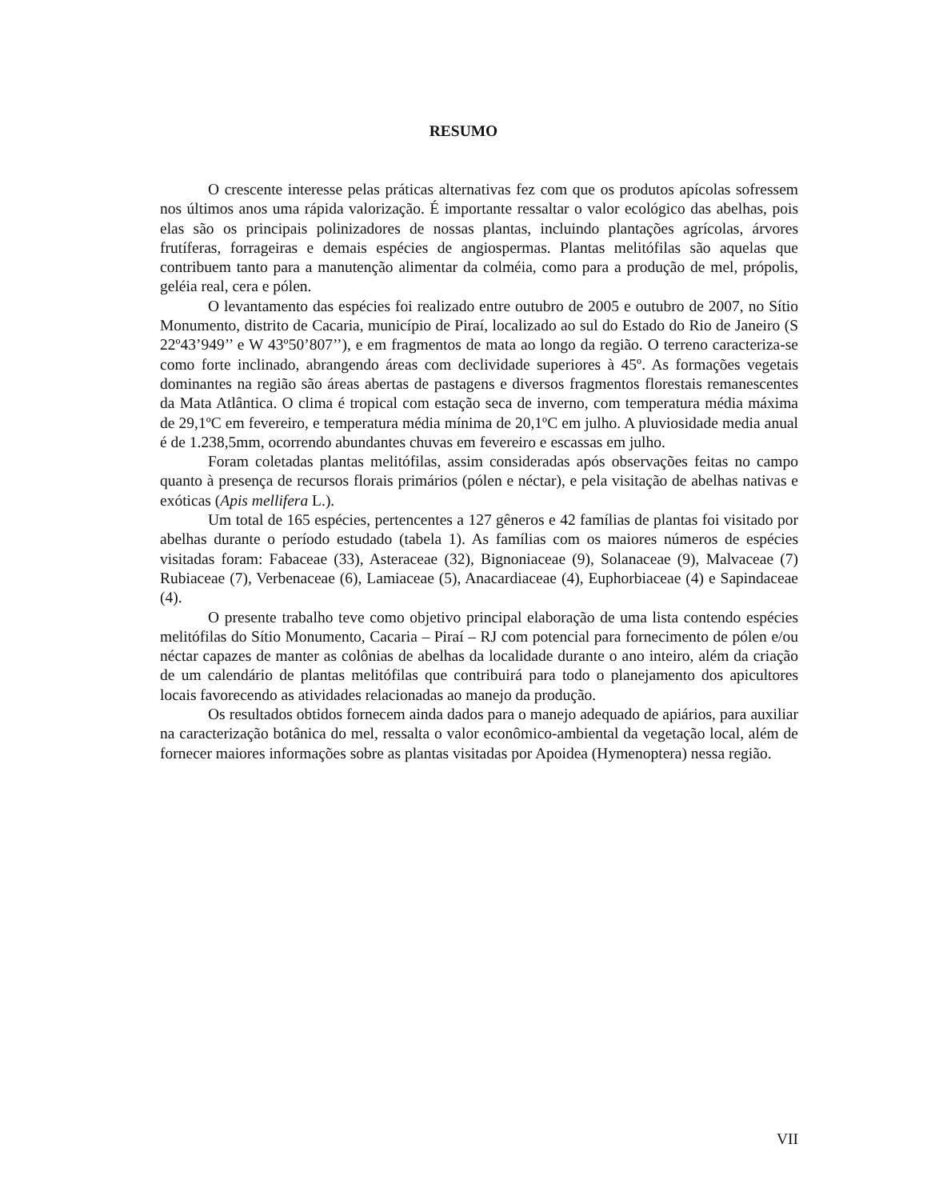RESUMO
O crescente interesse pelas práticas alternativas fez com que os produtos apícolas sofressem nos últimos anos uma rápida valorização. É importante ressaltar o valor ecológico das abelhas, pois elas são os principais polinizadores de nossas plantas, incluindo plantações agrícolas, árvores frutíferas, forrageiras e demais espécies de angiospermas. Plantas melitófilas são aquelas que contribuem tanto para a manutenção alimentar da colméia, como para a produção de mel, própolis, geléia real, cera e pólen.
O levantamento das espécies foi realizado entre outubro de 2005 e outubro de 2007, no Sítio Monumento, distrito de Cacaria, município de Piraí, localizado ao sul do Estado do Rio de Janeiro (S 22º43’949’’ e W 43º50’807’’), e em fragmentos de mata ao longo da região. O terreno caracteriza-se como forte inclinado, abrangendo áreas com declividade superiores à 45º. As formações vegetais dominantes na região são áreas abertas de pastagens e diversos fragmentos florestais remanescentes da Mata Atlântica. O clima é tropical com estação seca de inverno, com temperatura média máxima de 29,1ºC em fevereiro, e temperatura média mínima de 20,1ºC em julho. A pluviosidade media anual é de 1.238,5mm, ocorrendo abundantes chuvas em fevereiro e escassas em julho.
Foram coletadas plantas melitófilas, assim consideradas após observações feitas no campo quanto à presença de recursos florais primários (pólen e néctar), e pela visitação de abelhas nativas e exóticas (Apis mellifera L.).
Um total de 165 espécies, pertencentes a 127 gêneros e 42 famílias de plantas foi visitado por abelhas durante o período estudado (tabela 1). As famílias com os maiores números de espécies visitadas foram: Fabaceae (33), Asteraceae (32), Bignoniaceae (9), Solanaceae (9), Malvaceae (7) Rubiaceae (7), Verbenaceae (6), Lamiaceae (5), Anacardiaceae (4), Euphorbiaceae (4) e Sapindaceae (4).
O presente trabalho teve como objetivo principal elaboração de uma lista contendo espécies melitófilas do Sítio Monumento, Cacaria – Piraí – RJ com potencial para fornecimento de pólen e/ou néctar capazes de manter as colônias de abelhas da localidade durante o ano inteiro, além da criação de um calendário de plantas melitófilas que contribuirá para todo o planejamento dos apicultores locais favorecendo as atividades relacionadas ao manejo da produção.
Os resultados obtidos fornecem ainda dados para o manejo adequado de apiários, para auxiliar na caracterização botânica do mel, ressalta o valor econômico-ambiental da vegetação local, além de fornecer maiores informações sobre as plantas visitadas por Apoidea (Hymenoptera) nessa região.
VII